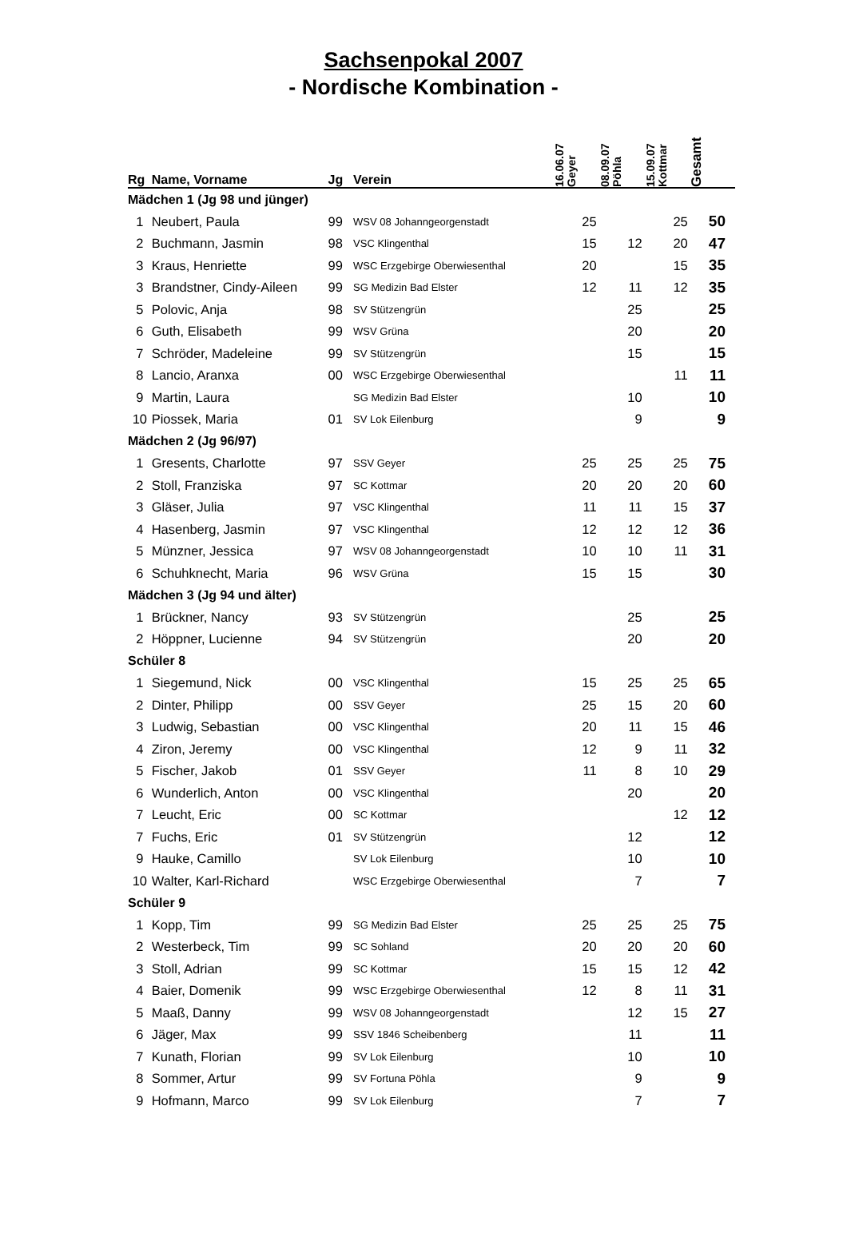Sachsenpokal 2007
- Nordische Kombination -
| Rg | Name, Vorname | Jg | Verein | 16.06.07 Geyer | 08.09.07 Pöhla | 15.09.07 Kottmar | Gesamt |
| --- | --- | --- | --- | --- | --- | --- | --- |
| Mädchen 1 (Jg 98 und jünger) | | | | | | | |
| 1 | Neubert, Paula | 99 | WSV 08 Johanngeorgenstadt | 25 | | 25 | 50 |
| 2 | Buchmann, Jasmin | 98 | VSC Klingenthal | 15 | 12 | 20 | 47 |
| 3 | Kraus, Henriette | 99 | WSC Erzgebirge Oberwiesenthal | 20 | | 15 | 35 |
| 3 | Brandstner, Cindy-Aileen | 99 | SG Medizin Bad Elster | 12 | 11 | 12 | 35 |
| 5 | Polovic, Anja | 98 | SV Stützengrün | | 25 | | 25 |
| 6 | Guth, Elisabeth | 99 | WSV Grüna | | 20 | | 20 |
| 7 | Schröder, Madeleine | 99 | SV Stützengrün | | 15 | | 15 |
| 8 | Lancio, Aranxa | 00 | WSC Erzgebirge Oberwiesenthal | | | 11 | 11 |
| 9 | Martin, Laura | | SG Medizin Bad Elster | | 10 | | 10 |
| 10 | Piossek, Maria | 01 | SV Lok Eilenburg | | 9 | | 9 |
| Mädchen 2 (Jg 96/97) | | | | | | | |
| 1 | Gresents, Charlotte | 97 | SSV Geyer | 25 | 25 | 25 | 75 |
| 2 | Stoll, Franziska | 97 | SC Kottmar | 20 | 20 | 20 | 60 |
| 3 | Gläser, Julia | 97 | VSC Klingenthal | 11 | 11 | 15 | 37 |
| 4 | Hasenberg, Jasmin | 97 | VSC Klingenthal | 12 | 12 | 12 | 36 |
| 5 | Münzner, Jessica | 97 | WSV 08 Johanngeorgenstadt | 10 | 10 | 11 | 31 |
| 6 | Schuhknecht, Maria | 96 | WSV Grüna | 15 | 15 | | 30 |
| Mädchen 3 (Jg 94 und älter) | | | | | | | |
| 1 | Brückner, Nancy | 93 | SV Stützengrün | | 25 | | 25 |
| 2 | Höppner, Lucienne | 94 | SV Stützengrün | | 20 | | 20 |
| Schüler 8 | | | | | | | |
| 1 | Siegemund, Nick | 00 | VSC Klingenthal | 15 | 25 | 25 | 65 |
| 2 | Dinter, Philipp | 00 | SSV Geyer | 25 | 15 | 20 | 60 |
| 3 | Ludwig, Sebastian | 00 | VSC Klingenthal | 20 | 11 | 15 | 46 |
| 4 | Ziron, Jeremy | 00 | VSC Klingenthal | 12 | 9 | 11 | 32 |
| 5 | Fischer, Jakob | 01 | SSV Geyer | 11 | 8 | 10 | 29 |
| 6 | Wunderlich, Anton | 00 | VSC Klingenthal | | 20 | | 20 |
| 7 | Leucht, Eric | 00 | SC Kottmar | | | 12 | 12 |
| 7 | Fuchs, Eric | 01 | SV Stützengrün | | 12 | | 12 |
| 9 | Hauke, Camillo | | SV Lok Eilenburg | | 10 | | 10 |
| 10 | Walter, Karl-Richard | | WSC Erzgebirge Oberwiesenthal | | 7 | | 7 |
| Schüler 9 | | | | | | | |
| 1 | Kopp, Tim | 99 | SG Medizin Bad Elster | 25 | 25 | 25 | 75 |
| 2 | Westerbeck, Tim | 99 | SC Sohland | 20 | 20 | 20 | 60 |
| 3 | Stoll, Adrian | 99 | SC Kottmar | 15 | 15 | 12 | 42 |
| 4 | Baier, Domenik | 99 | WSC Erzgebirge Oberwiesenthal | 12 | 8 | 11 | 31 |
| 5 | Maaß, Danny | 99 | WSV 08 Johanngeorgenstadt | | 12 | 15 | 27 |
| 6 | Jäger, Max | 99 | SSV 1846 Scheibenberg | | 11 | | 11 |
| 7 | Kunath, Florian | 99 | SV Lok Eilenburg | | 10 | | 10 |
| 8 | Sommer, Artur | 99 | SV Fortuna Pöhla | | 9 | | 9 |
| 9 | Hofmann, Marco | 99 | SV Lok Eilenburg | | 7 | | 7 |